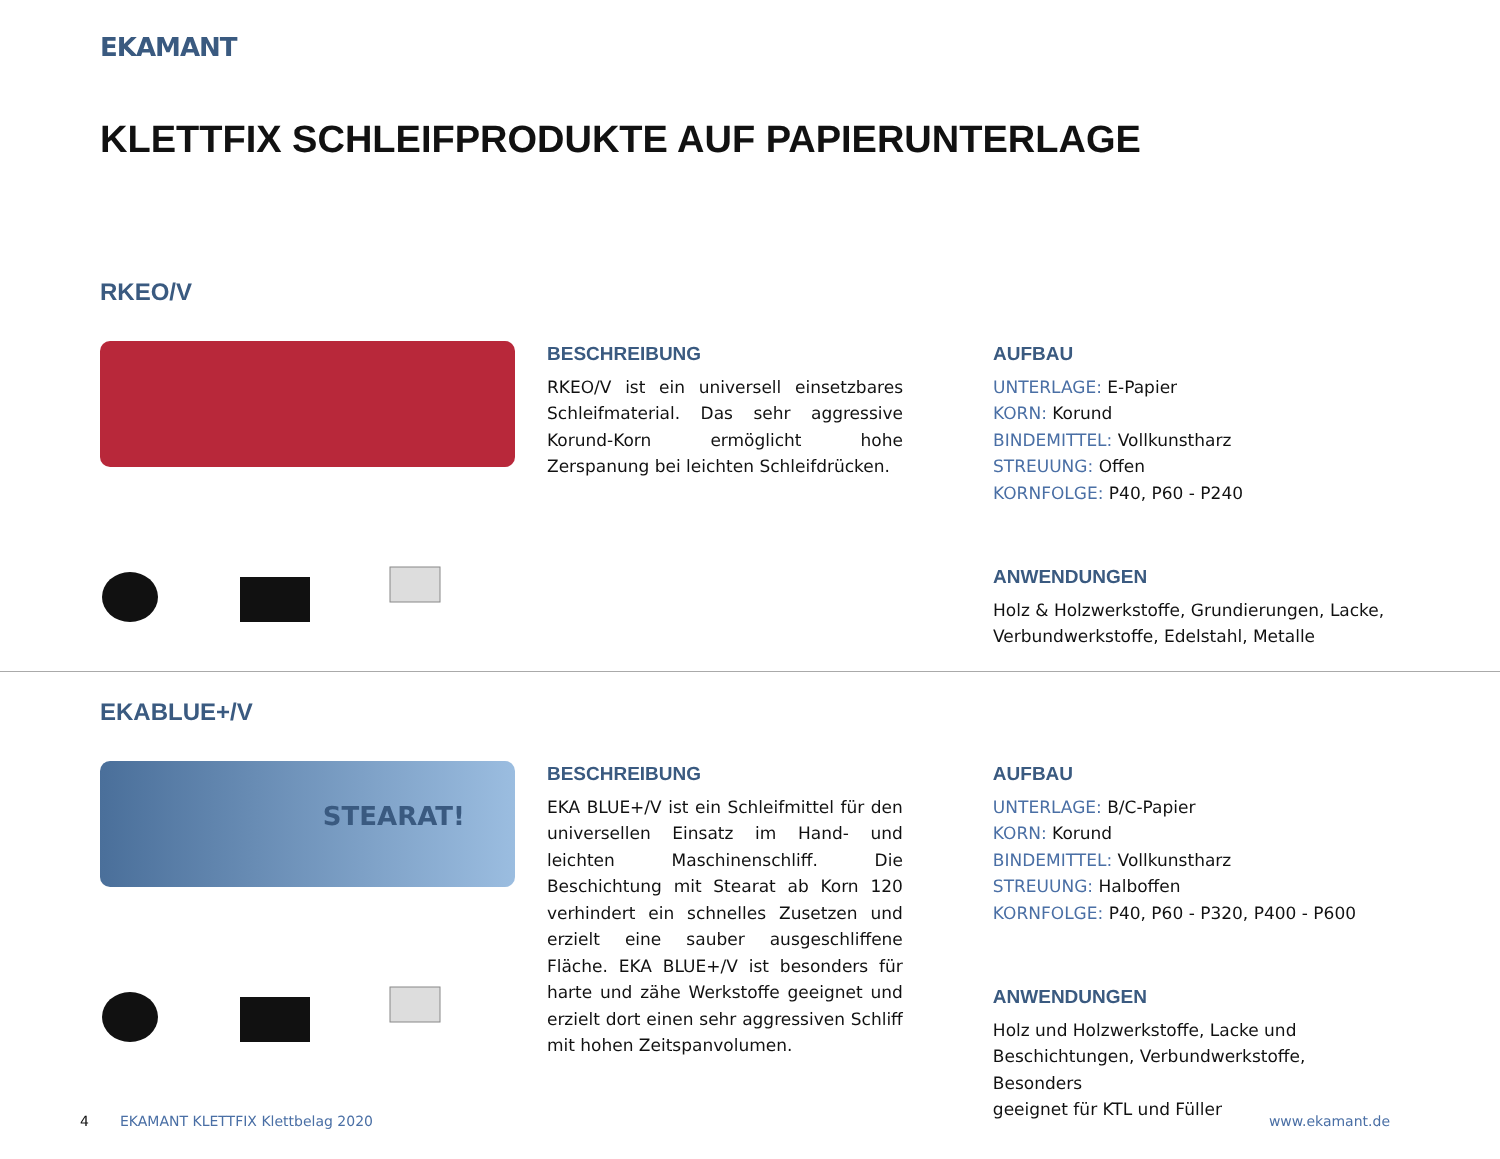EKAMANT
KLETTFIX SCHLEIFPRODUKTE AUF PAPIERUNTERLAGE
RKEO/V
BESCHREIBUNG
RKEO/V ist ein universell einsetzbares Schleifmaterial. Das sehr aggressive Korund-Korn ermöglicht hohe Zerspanung bei leichten Schleifdrücken.
AUFBAU
UNTERLAGE: E-Papier
KORN: Korund
BINDEMITTEL: Vollkunstharz
STREUUNG: Offen
KORNFOLGE: P40, P60 - P240
ANWENDUNGEN
Holz & Holzwerkstoffe, Grundierungen, Lacke,
Verbundwerkstoffe, Edelstahl, Metalle
EKABLUE+/V
STEARAT!
BESCHREIBUNG
EKA BLUE+/V ist ein Schleifmittel für den universellen Einsatz im Hand- und leichten Maschinenschliff. Die Beschichtung mit Stearat ab Korn 120 verhindert ein schnelles Zusetzen und erzielt eine sauber ausgeschliffene Fläche. EKA BLUE+/V ist besonders für harte und zähe Werkstoffe geeignet und erzielt dort einen sehr aggressiven Schliff mit hohen Zeitspanvolumen.
AUFBAU
UNTERLAGE: B/C-Papier
KORN: Korund
BINDEMITTEL: Vollkunstharz
STREUUNG: Halboffen
KORNFOLGE: P40, P60 - P320, P400 - P600
ANWENDUNGEN
Holz und Holzwerkstoffe, Lacke und
Beschichtungen, Verbundwerkstoffe, Besonders
geeignet für KTL und Füller
4
EKAMANT KLETTFIX Klettbelag 2020
www.ekamant.de